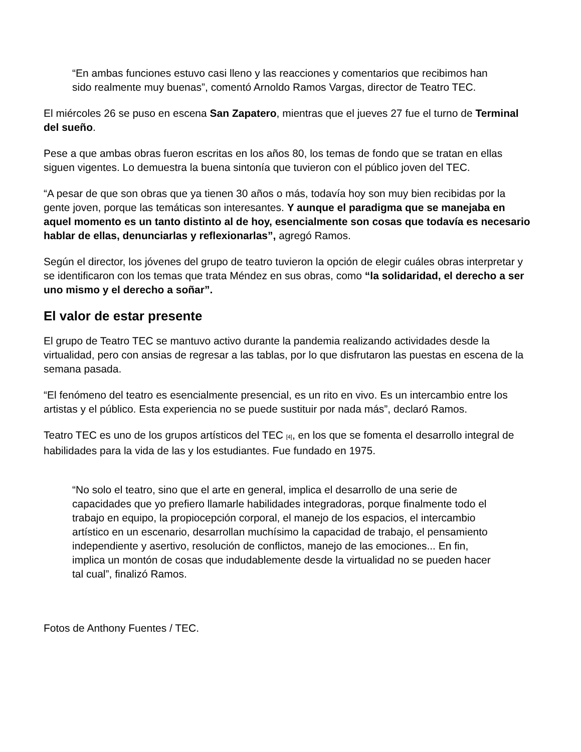“En ambas funciones estuvo casi lleno y las reacciones y comentarios que recibimos han sido realmente muy buenas”, comentó Arnoldo Ramos Vargas, director de Teatro TEC.
El miércoles 26 se puso en escena San Zapatero, mientras que el jueves 27 fue el turno de Terminal del sueño.
Pese a que ambas obras fueron escritas en los años 80, los temas de fondo que se tratan en ellas siguen vigentes. Lo demuestra la buena sintonía que tuvieron con el público joven del TEC.
“A pesar de que son obras que ya tienen 30 años o más, todavía hoy son muy bien recibidas por la gente joven, porque las temáticas son interesantes. Y aunque el paradigma que se manejaba en aquel momento es un tanto distinto al de hoy, esencialmente son cosas que todavía es necesario hablar de ellas, denunciarlas y reflexionarlas”, agregó Ramos.
Según el director, los jóvenes del grupo de teatro tuvieron la opción de elegir cuáles obras interpretar y se identificaron con los temas que trata Méndez en sus obras, como “la solidaridad, el derecho a ser uno mismo y el derecho a soñar”.
El valor de estar presente
El grupo de Teatro TEC se mantuvo activo durante la pandemia realizando actividades desde la virtualidad, pero con ansias de regresar a las tablas, por lo que disfrutaron las puestas en escena de la semana pasada.
“El fenómeno del teatro es esencialmente presencial, es un rito en vivo. Es un intercambio entre los artistas y el público. Esta experiencia no se puede sustituir por nada más”, declaró Ramos.
Teatro TEC es uno de los grupos artísticos del TEC [4], en los que se fomenta el desarrollo integral de habilidades para la vida de las y los estudiantes. Fue fundado en 1975.
“No solo el teatro, sino que el arte en general, implica el desarrollo de una serie de capacidades que yo prefiero llamarle habilidades integradoras, porque finalmente todo el trabajo en equipo, la propiocepción corporal, el manejo de los espacios, el intercambio artístico en un escenario, desarrollan muchísimo la capacidad de trabajo, el pensamiento independiente y asertivo, resolución de conflictos, manejo de las emociones... En fin, implica un montón de cosas que indudablemente desde la virtualidad no se pueden hacer tal cual”, finalizó Ramos.
Fotos de Anthony Fuentes / TEC.